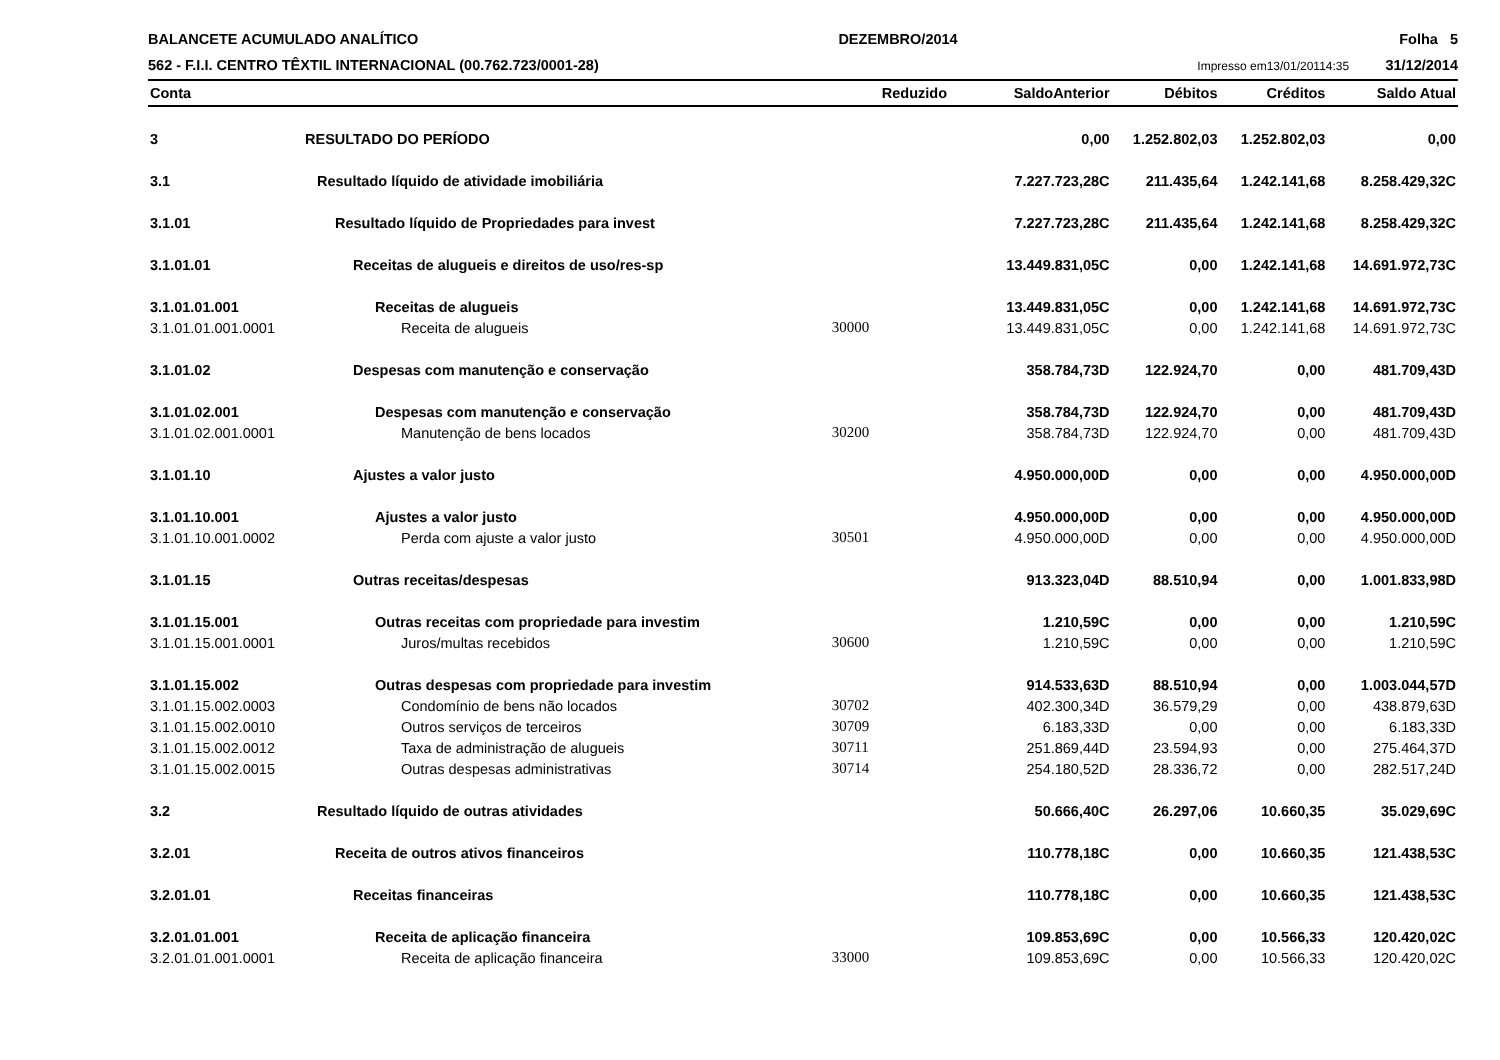BALANCETE ACUMULADO ANALÍTICO
562 - F.I.I. CENTRO TÊXTIL INTERNACIONAL (00.762.723/0001-28)
DEZEMBRO/2014 Folha 5
Impresso em13/01/20114:35 31/12/2014
| Conta | | Reduzido | SaldoAnterior | Débitos | Créditos | Saldo Atual |
| --- | --- | --- | --- | --- | --- | --- |
| 3 | RESULTADO DO PERÍODO | | 0,00 | 1.252.802,03 | 1.252.802,03 | 0,00 |
| 3.1 | Resultado líquido de atividade imobiliária | | 7.227.723,28C | 211.435,64 | 1.242.141,68 | 8.258.429,32C |
| 3.1.01 | Resultado líquido de Propriedades para invest | | 7.227.723,28C | 211.435,64 | 1.242.141,68 | 8.258.429,32C |
| 3.1.01.01 | Receitas de alugueis e direitos de uso/res-sp | | 13.449.831,05C | 0,00 | 1.242.141,68 | 14.691.972,73C |
| 3.1.01.01.001 | Receitas de alugueis | | 13.449.831,05C | 0,00 | 1.242.141,68 | 14.691.972,73C |
| 3.1.01.01.001.0001 | Receita de alugueis | 30000 | 13.449.831,05C | 0,00 | 1.242.141,68 | 14.691.972,73C |
| 3.1.01.02 | Despesas com manutenção e conservação | | 358.784,73D | 122.924,70 | 0,00 | 481.709,43D |
| 3.1.01.02.001 | Despesas com manutenção e conservação | | 358.784,73D | 122.924,70 | 0,00 | 481.709,43D |
| 3.1.01.02.001.0001 | Manutenção de bens locados | 30200 | 358.784,73D | 122.924,70 | 0,00 | 481.709,43D |
| 3.1.01.10 | Ajustes a valor justo | | 4.950.000,00D | 0,00 | 0,00 | 4.950.000,00D |
| 3.1.01.10.001 | Ajustes a valor justo | | 4.950.000,00D | 0,00 | 0,00 | 4.950.000,00D |
| 3.1.01.10.001.0002 | Perda com ajuste a valor justo | 30501 | 4.950.000,00D | 0,00 | 0,00 | 4.950.000,00D |
| 3.1.01.15 | Outras receitas/despesas | | 913.323,04D | 88.510,94 | 0,00 | 1.001.833,98D |
| 3.1.01.15.001 | Outras receitas com propriedade para investim | | 1.210,59C | 0,00 | 0,00 | 1.210,59C |
| 3.1.01.15.001.0001 | Juros/multas recebidos | 30600 | 1.210,59C | 0,00 | 0,00 | 1.210,59C |
| 3.1.01.15.002 | Outras despesas com propriedade para investim | | 914.533,63D | 88.510,94 | 0,00 | 1.003.044,57D |
| 3.1.01.15.002.0003 | Condomínio de bens não locados | 30702 | 402.300,34D | 36.579,29 | 0,00 | 438.879,63D |
| 3.1.01.15.002.0010 | Outros serviços de terceiros | 30709 | 6.183,33D | 0,00 | 0,00 | 6.183,33D |
| 3.1.01.15.002.0012 | Taxa de administração de alugueis | 30711 | 251.869,44D | 23.594,93 | 0,00 | 275.464,37D |
| 3.1.01.15.002.0015 | Outras despesas administrativas | 30714 | 254.180,52D | 28.336,72 | 0,00 | 282.517,24D |
| 3.2 | Resultado líquido de outras atividades | | 50.666,40C | 26.297,06 | 10.660,35 | 35.029,69C |
| 3.2.01 | Receita de outros ativos financeiros | | 110.778,18C | 0,00 | 10.660,35 | 121.438,53C |
| 3.2.01.01 | Receitas financeiras | | 110.778,18C | 0,00 | 10.660,35 | 121.438,53C |
| 3.2.01.01.001 | Receita de aplicação financeira | | 109.853,69C | 0,00 | 10.566,33 | 120.420,02C |
| 3.2.01.01.001.0001 | Receita de aplicação financeira | 33000 | 109.853,69C | 0,00 | 10.566,33 | 120.420,02C |